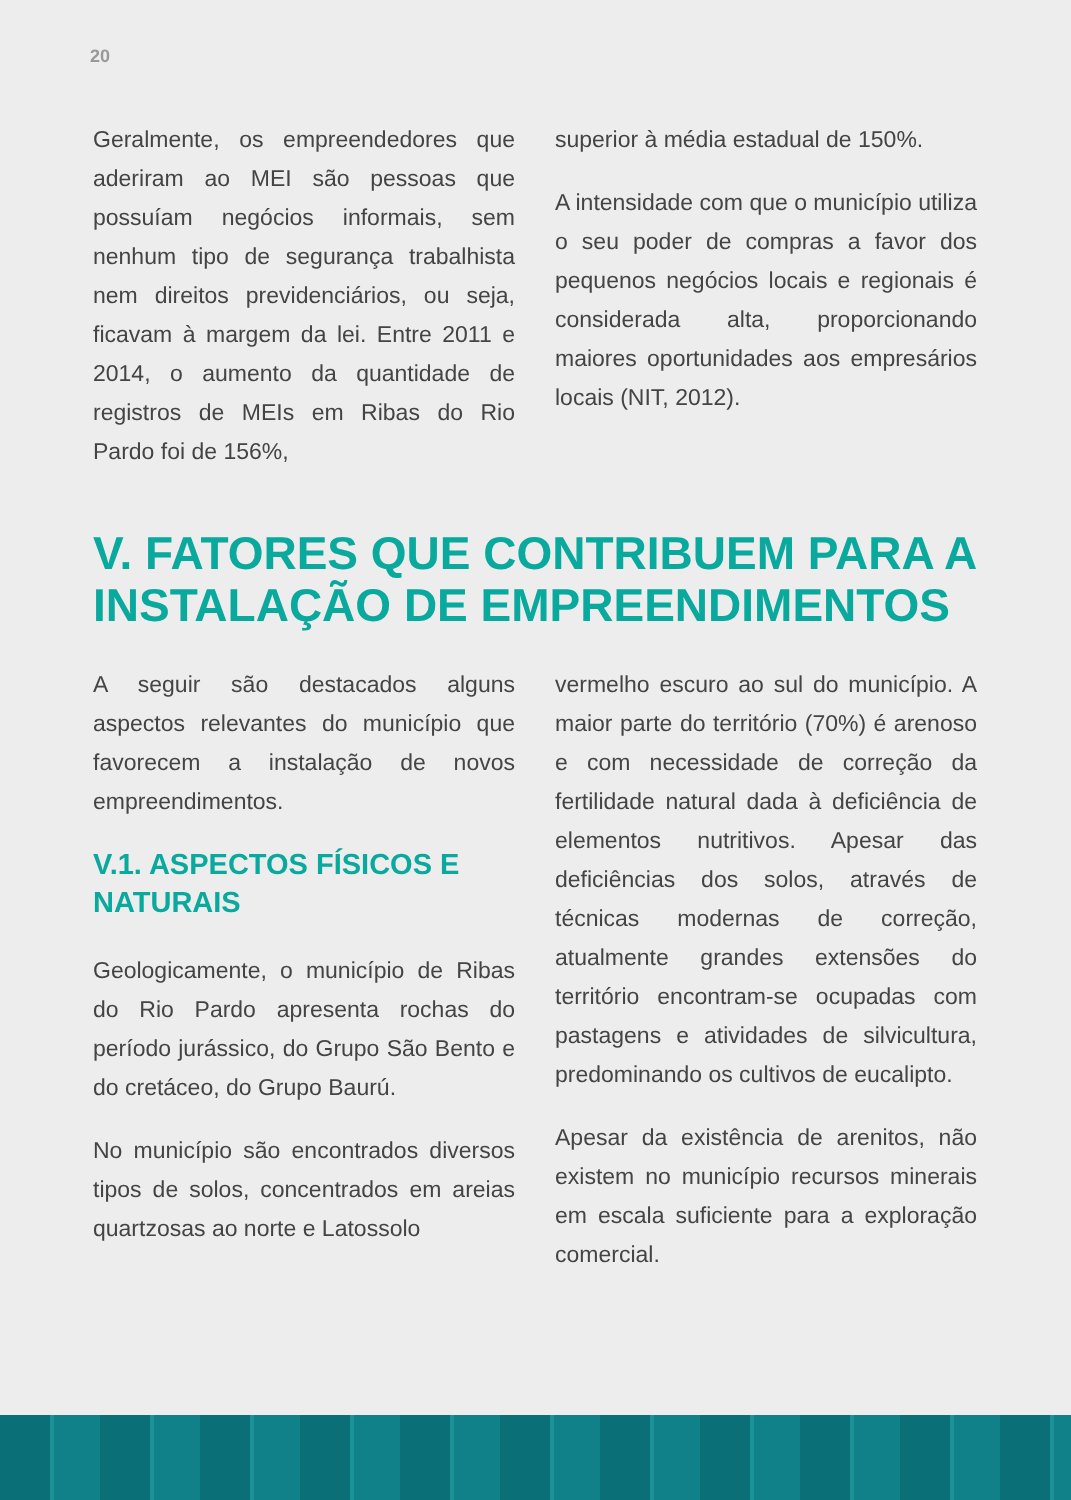20
Geralmente, os empreendedores que aderiram ao MEI são pessoas que possuíam negócios informais, sem nenhum tipo de segurança trabalhista nem direitos previdenciários, ou seja, ficavam à margem da lei. Entre 2011 e 2014, o aumento da quantidade de registros de MEIs em Ribas do Rio Pardo foi de 156%,
superior à média estadual de 150%.
A intensidade com que o município utiliza o seu poder de compras a favor dos pequenos negócios locais e regionais é considerada alta, proporcionando maiores oportunidades aos empresários locais (NIT, 2012).
V. FATORES QUE CONTRIBUEM PARA A INSTALAÇÃO DE EMPREENDIMENTOS
A seguir são destacados alguns aspectos relevantes do município que favorecem a instalação de novos empreendimentos.
V.1. ASPECTOS FÍSICOS E NATURAIS
Geologicamente, o município de Ribas do Rio Pardo apresenta rochas do período jurássico, do Grupo São Bento e do cretáceo, do Grupo Baurú.
No município são encontrados diversos tipos de solos, concentrados em areias quartzosas ao norte e Latossolo
vermelho escuro ao sul do município. A maior parte do território (70%) é arenoso e com necessidade de correção da fertilidade natural dada à deficiência de elementos nutritivos. Apesar das deficiências dos solos, através de técnicas modernas de correção, atualmente grandes extensões do território encontram-se ocupadas com pastagens e atividades de silvicultura, predominando os cultivos de eucalipto.
Apesar da existência de arenitos, não existem no município recursos minerais em escala suficiente para a exploração comercial.